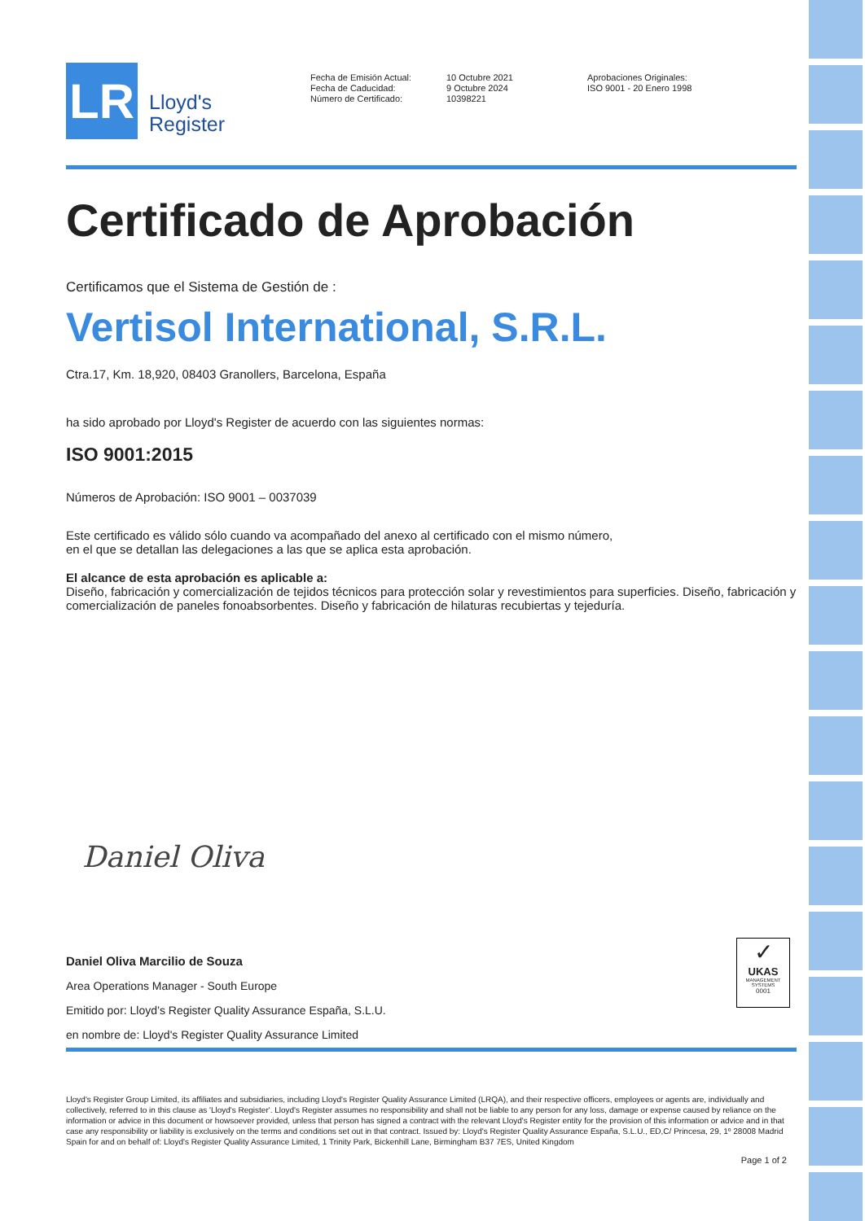LR
Lloyd's
Register
Fecha de Emisión Actual:
Fecha de Caducidad:
Número de Certificado:
10 Octubre 2021
9 Octubre 2024
10398221
Aprobaciones Originales:
ISO 9001 - 20 Enero 1998
Certificado de Aprobación
Certificamos que el Sistema de Gestión de :
Vertisol International, S.R.L.
Ctra.17, Km. 18,920, 08403 Granollers, Barcelona, España
ha sido aprobado por Lloyd's Register de acuerdo con las siguientes normas:
ISO 9001:2015
Números de Aprobación: ISO 9001 – 0037039
Este certificado es válido sólo cuando va acompañado del anexo al certificado con el mismo número,
en el que se detallan las delegaciones a las que se aplica esta aprobación.
El alcance de esta aprobación es aplicable a:
Diseño, fabricación y comercialización de tejidos técnicos para protección solar y revestimientos para superficies. Diseño, fabricación y comercialización de paneles fonoabsorbentes. Diseño y fabricación de hilaturas recubiertas y tejeduría.
Daniel Oliva
Daniel Oliva Marcilio de Souza
Area Operations Manager - South Europe
Emitido por: Lloyd’s Register Quality Assurance España, S.L.U.
en nombre de: Lloyd's Register Quality Assurance Limited
✓
UKAS
MANAGEMENT SYSTEMS
0001
Lloyd's Register Group Limited, its affiliates and subsidiaries, including Lloyd's Register Quality Assurance Limited (LRQA), and their respective officers, employees or agents are, individually and collectively, referred to in this clause as 'Lloyd's Register'. Lloyd's Register assumes no responsibility and shall not be liable to any person for any loss, damage or expense caused by reliance on the information or advice in this document or howsoever provided, unless that person has signed a contract with the relevant Lloyd's Register entity for the provision of this information or advice and in that case any responsibility or liability is exclusively on the terms and conditions set out in that contract. Issued by: Lloyd's Register Quality Assurance España, S.L.U., ED,C/ Princesa, 29, 1º 28008 Madrid Spain for and on behalf of: Lloyd's Register Quality Assurance Limited, 1 Trinity Park, Bickenhill Lane, Birmingham B37 7ES, United Kingdom
Page 1 of 2